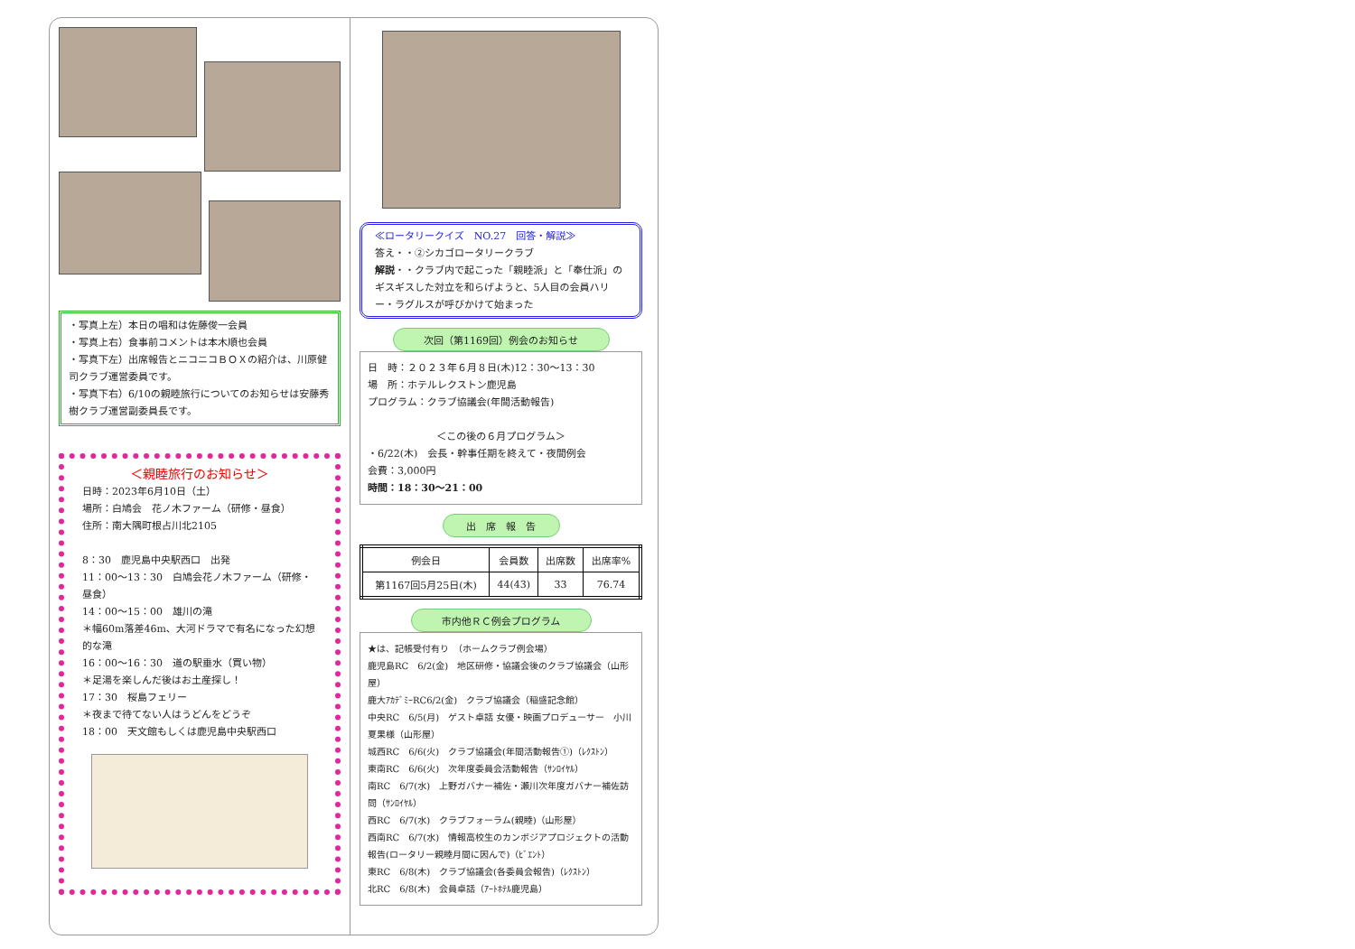・写真上左）本日の唱和は佐藤俊一会員
・写真上右）食事前コメントは本木順也会員
・写真下左）出席報告とニコニコＢＯＸの紹介は、川原健司クラブ運営委員です。
・写真下右）6/10の親睦旅行についてのお知らせは安藤秀樹クラブ運営副委員長です。
＜親睦旅行のお知らせ＞
日時：2023年6月10日（土）
場所：白鳩会　花ノ木ファーム（研修・昼食）
住所：南大隅町根占川北2105
8：30　鹿児島中央駅西口　出発
11：00～13：30　白鳩会花ノ木ファーム（研修・昼食）
14：00～15：00　雄川の滝
＊幅60m落差46m、大河ドラマで有名になった幻想的な滝
16：00～16：30　道の駅垂水（買い物）
＊足湯を楽しんだ後はお土産探し！
17：30　桜島フェリー
＊夜まで待てない人はうどんをどうぞ
18：00　天文館もしくは鹿児島中央駅西口
≪ロータリークイズ　NO.27　回答・解説≫
答え・・②シカゴロータリークラブ
解説・・クラブ内で起こった「親睦派」と「奉仕派」のギスギスした対立を和らげようと、5人目の会員ハリー・ラグルスが呼びかけて始まった
次回（第1169回）例会のお知らせ
日　時：２０２３年６月８日(木)12：30～13：30
場　所：ホテルレクストン鹿児島
プログラム：クラブ協議会(年間活動報告)
＜この後の６月プログラム＞
・6/22(木)　会長・幹事任期を終えて・夜間例会
会費：3,000円
時間：18：30～21：00
出　席　報　告
| 例会日 | 会員数 | 出席数 | 出席率% |
| --- | --- | --- | --- |
| 第1167回5月25日(木) | 44(43) | 33 | 76.74 |
市内他ＲＣ例会プログラム
★は、記帳受付有り　（ホームクラブ例会場）
鹿児島RC　6/2(金)　地区研修・協議会後のクラブ協議会（山形屋）
鹿大ｱｶﾃﾞﾐｰRC6/2(金)　クラブ協議会（稲盛記念館）
中央RC　6/5(月)　ゲスト卓話 女優・映画プロデューサー　小川夏果様（山形屋）
城西RC　6/6(火)　クラブ協議会(年間活動報告①)（ﾚｸｽﾄﾝ）
東南RC　6/6(火)　次年度委員会活動報告（ｻﾝﾛｲﾔﾙ）
南RC　6/7(水)　上野ガバナー補佐・瀬川次年度ガバナー補佐訪問（ｻﾝﾛｲﾔﾙ）
西RC　6/7(水)　クラブフォーラム(親睦)（山形屋）
西南RC　6/7(水)　情報高校生のカンボジアプロジェクトの活動報告(ロータリー親睦月間に因んで)（ﾋﾞｴﾝﾄ）
東RC　6/8(木)　クラブ協議会(各委員会報告)（ﾚｸｽﾄﾝ）
北RC　6/8(木)　会員卓話（ｱｰﾄﾎﾃﾙ鹿児島）